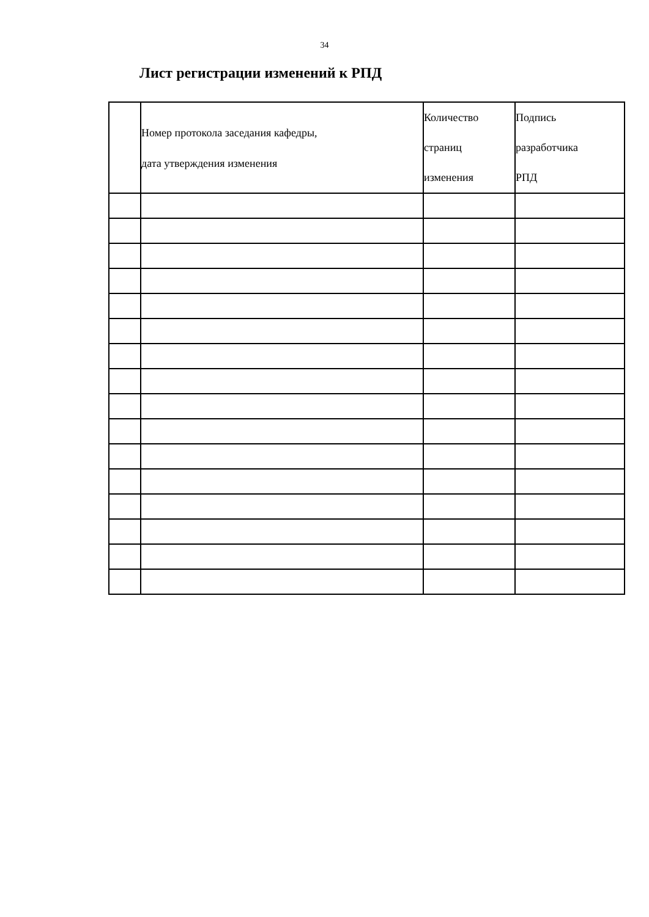34
Лист регистрации изменений к РПД
| | Номер протокола заседания кафедры, дата утверждения изменения | Количество страниц изменения | Подпись разработчика РПД |
| --- | --- | --- | --- |